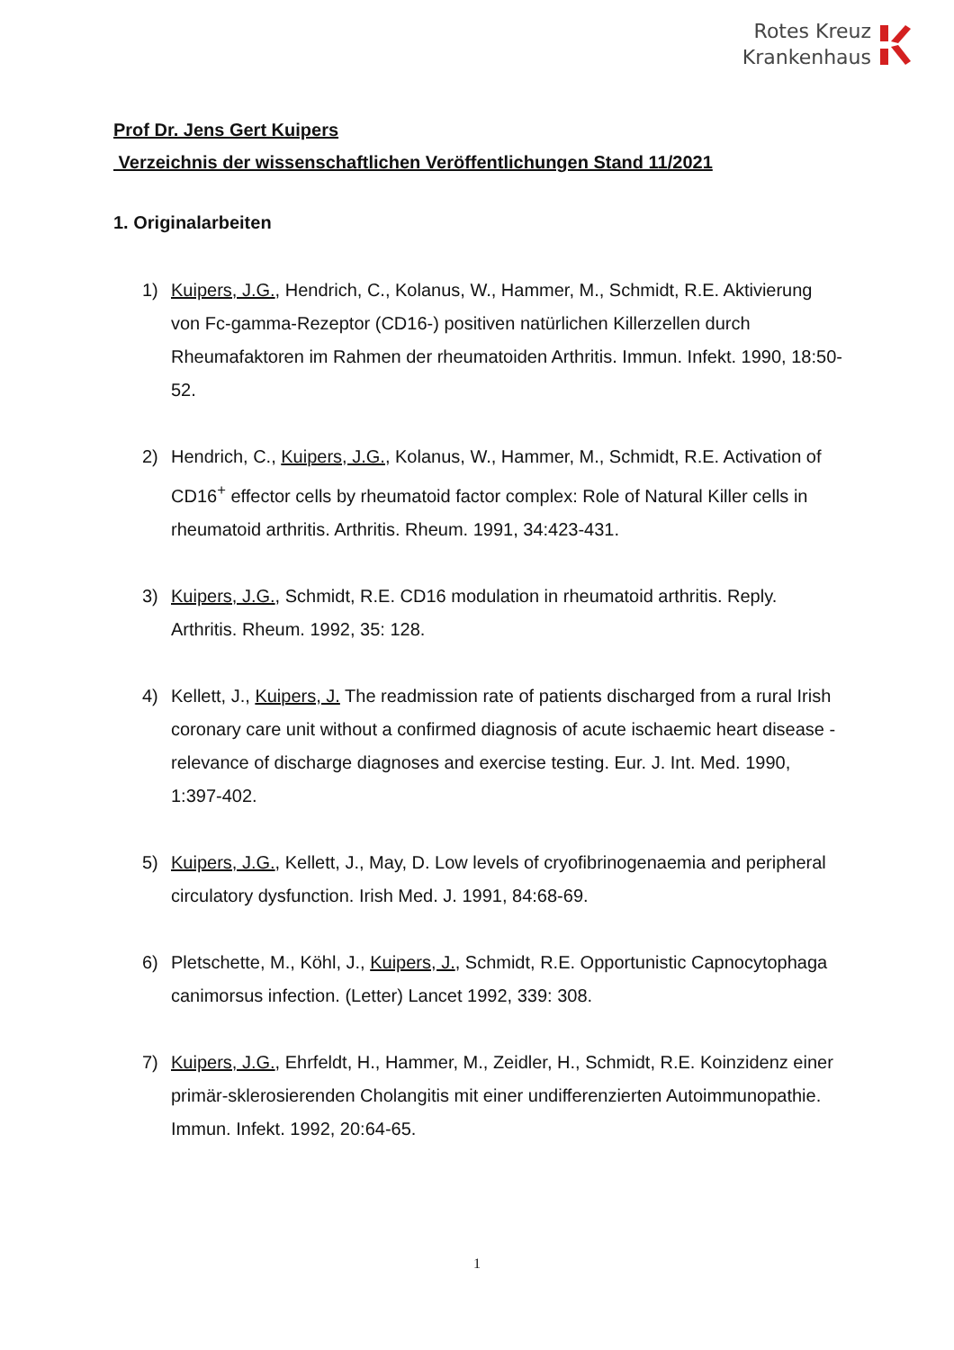Rotes Kreuz
Krankenhaus
Prof Dr. Jens Gert Kuipers
Verzeichnis der wissenschaftlichen Veröffentlichungen Stand 11/2021
1. Originalarbeiten
1) Kuipers, J.G., Hendrich, C., Kolanus, W., Hammer, M., Schmidt, R.E. Aktivierung von Fc-gamma-Rezeptor (CD16-) positiven natürlichen Killerzellen durch Rheumafaktoren im Rahmen der rheumatoiden Arthritis. Immun. Infekt. 1990, 18:50-52.
2) Hendrich, C., Kuipers, J.G., Kolanus, W., Hammer, M., Schmidt, R.E. Activation of CD16<sup>+</sup> effector cells by rheumatoid factor complex: Role of Natural Killer cells in rheumatoid arthritis. Arthritis. Rheum. 1991, 34:423-431.
3) Kuipers, J.G., Schmidt, R.E. CD16 modulation in rheumatoid arthritis. Reply. Arthritis. Rheum. 1992, 35: 128.
4) Kellett, J., Kuipers, J. The readmission rate of patients discharged from a rural Irish coronary care unit without a confirmed diagnosis of acute ischaemic heart disease - relevance of discharge diagnoses and exercise testing. Eur. J. Int. Med. 1990, 1:397-402.
5) Kuipers, J.G., Kellett, J., May, D. Low levels of cryofibrinogenaemia and peripheral circulatory dysfunction. Irish Med. J. 1991, 84:68-69.
6) Pletschette, M., Köhl, J., Kuipers, J., Schmidt, R.E. Opportunistic Capnocytophaga canimorsus infection. (Letter) Lancet 1992, 339: 308.
7) Kuipers, J.G., Ehrfeldt, H., Hammer, M., Zeidler, H., Schmidt, R.E. Koinzidenz einer primär-sklerosierenden Cholangitis mit einer undifferenzierten Autoimmunopathie. Immun. Infekt. 1992, 20:64-65.
1